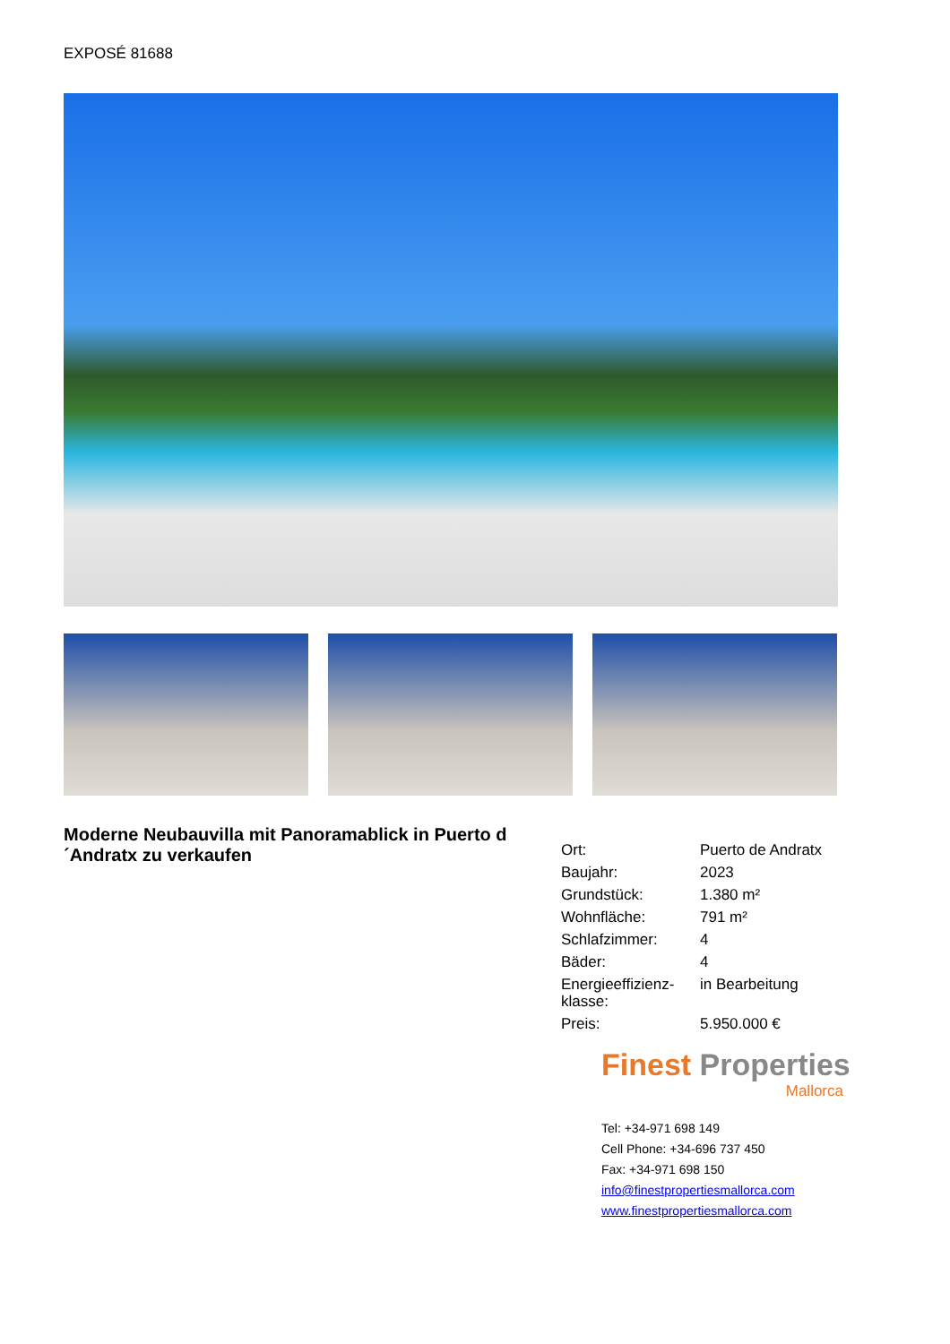EXPOSÉ 81688
Moderne Neubauvilla mit Panoramablick in Puerto d´Andratx zu verkaufen
| Ort: | Puerto de Andratx |
| Baujahr: | 2023 |
| Grundstück: | 1.380 m² |
| Wohnfläche: | 791 m² |
| Schlafzimmer: | 4 |
| Bäder: | 4 |
| Energieeffizienz-klasse: | in Bearbeitung |
| Preis: | 5.950.000 € |
Finest Properties
Mallorca
Tel: +34-971 698 149
Cell Phone: +34-696 737 450
Fax: +34-971 698 150
info@finestpropertiesmallorca.com
www.finestpropertiesmallorca.com